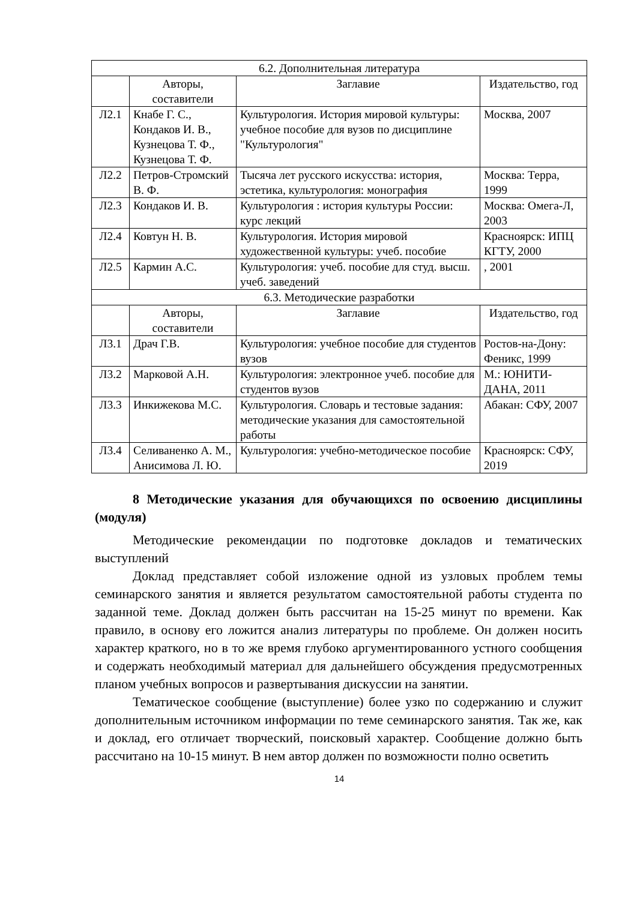| 6.2. Дополнительная литература | | | |
| --- | --- | --- | --- |
| | Авторы, составители | Заглавие | Издательство, год |
| Л2.1 | Кнабе Г. С., Кондаков И. В., Кузнецова Т. Ф., Кузнецова Т. Ф. | Культурология. История мировой культуры: учебное пособие для вузов по дисциплине "Культурология" | Москва, 2007 |
| Л2.2 | Петров-Стромский В. Ф. | Тысяча лет русского искусства: история, эстетика, культурология: монография | Москва: Терра, 1999 |
| Л2.3 | Кондаков И. В. | Культурология : история культуры России: курс лекций | Москва: Омега-Л, 2003 |
| Л2.4 | Ковтун Н. В. | Культурология. История мировой художественной культуры: учеб. пособие | Красноярск: ИПЦ КГТУ, 2000 |
| Л2.5 | Кармин А.С. | Культурология: учеб. пособие для студ. высш. учеб. заведений | , 2001 |
| 6.3. Методические разработки | | | |
| | Авторы, составители | Заглавие | Издательство, год |
| Л3.1 | Драч Г.В. | Культурология: учебное пособие для студентов вузов | Ростов-на-Дону: Феникс, 1999 |
| Л3.2 | Марковой А.Н. | Культурология: электронное учеб. пособие для студентов вузов | М.: ЮНИТИ-ДАНА, 2011 |
| Л3.3 | Инкижекова М.С. | Культурология. Словарь и тестовые задания: методические указания для самостоятельной работы | Абакан: СФУ, 2007 |
| Л3.4 | Селиваненко А. М., Анисимова Л. Ю. | Культурология: учебно-методическое пособие | Красноярск: СФУ, 2019 |
8 Методические указания для обучающихся по освоению дисциплины (модуля)
Методические рекомендации по подготовке докладов и тематических выступлений
Доклад представляет собой изложение одной из узловых проблем темы семинарского занятия и является результатом самостоятельной работы студента по заданной теме. Доклад должен быть рассчитан на 15-25 минут по времени. Как правило, в основу его ложится анализ литературы по проблеме. Он должен носить характер краткого, но в то же время глубоко аргументированного устного сообщения и содержать необходимый материал для дальнейшего обсуждения предусмотренных планом учебных вопросов и развертывания дискуссии на занятии.
Тематическое сообщение (выступление) более узко по содержанию и служит дополнительным источником информации по теме семинарского занятия. Так же, как и доклад, его отличает творческий, поисковый характер. Сообщение должно быть рассчитано на 10-15 минут. В нем автор должен по возможности полно осветить
14